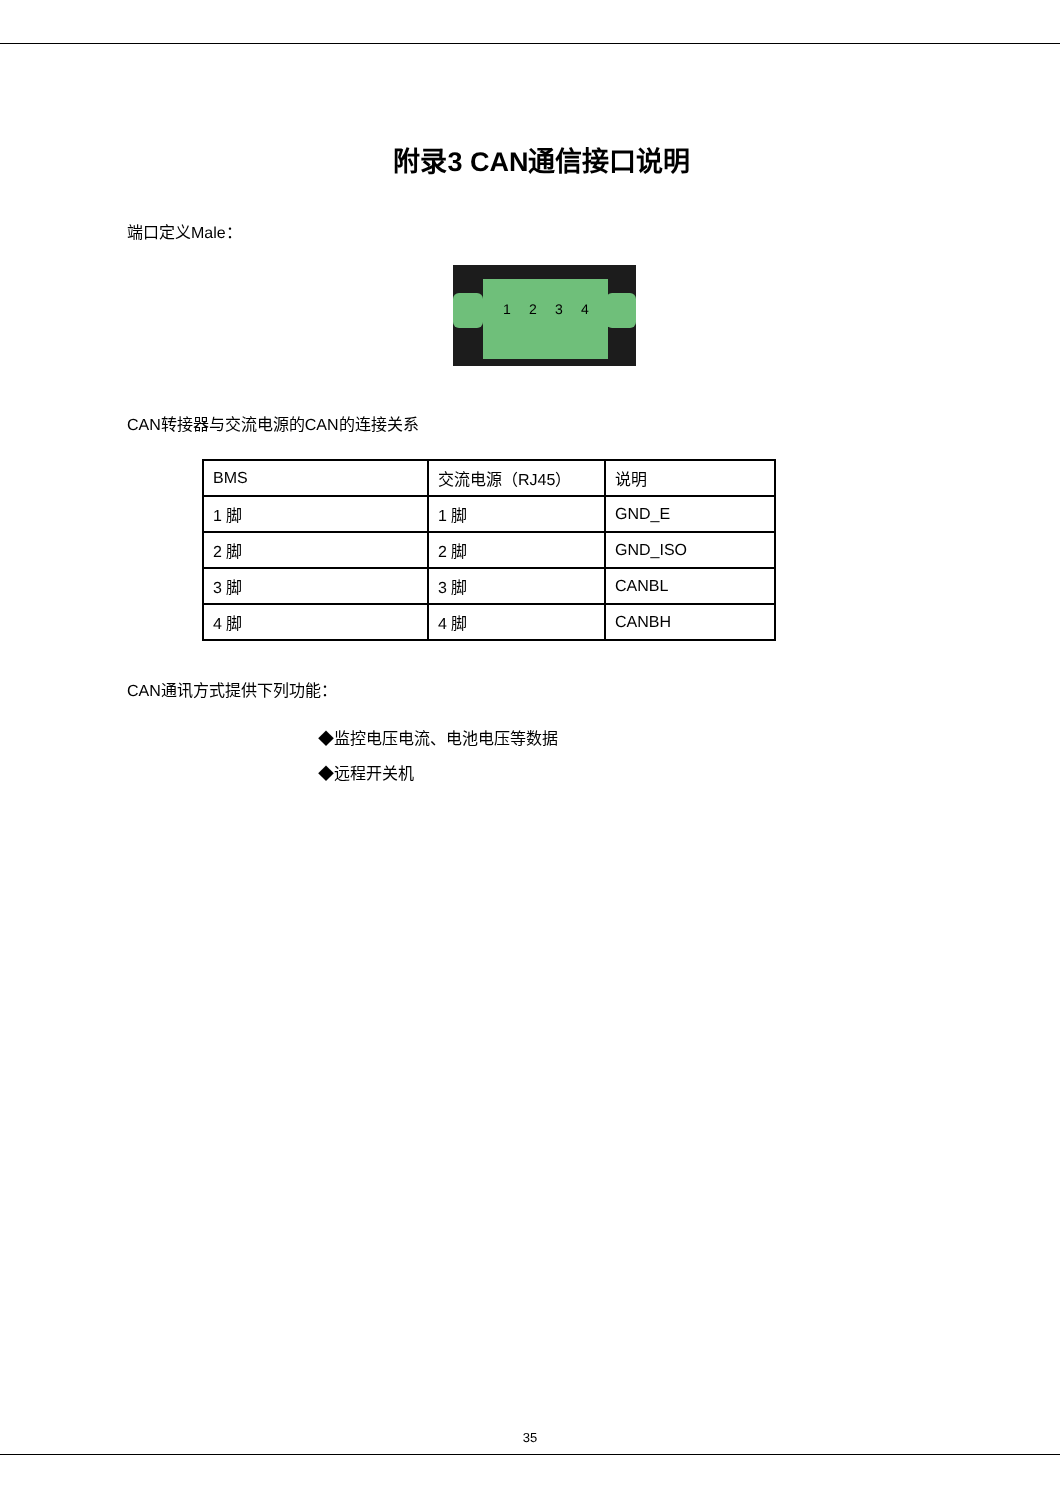附录3 CAN通信接口说明
端口定义Male：
1 2 3 4
CAN转接器与交流电源的CAN的连接关系
| BMS | 交流电源（RJ45） | 说明 |
| 1 脚 | 1 脚 | GND_E |
| 2 脚 | 2 脚 | GND_ISO |
| 3 脚 | 3 脚 | CANBL |
| 4 脚 | 4 脚 | CANBH |
CAN通讯方式提供下列功能：
◆监控电压电流、电池电压等数据
◆远程开关机
35